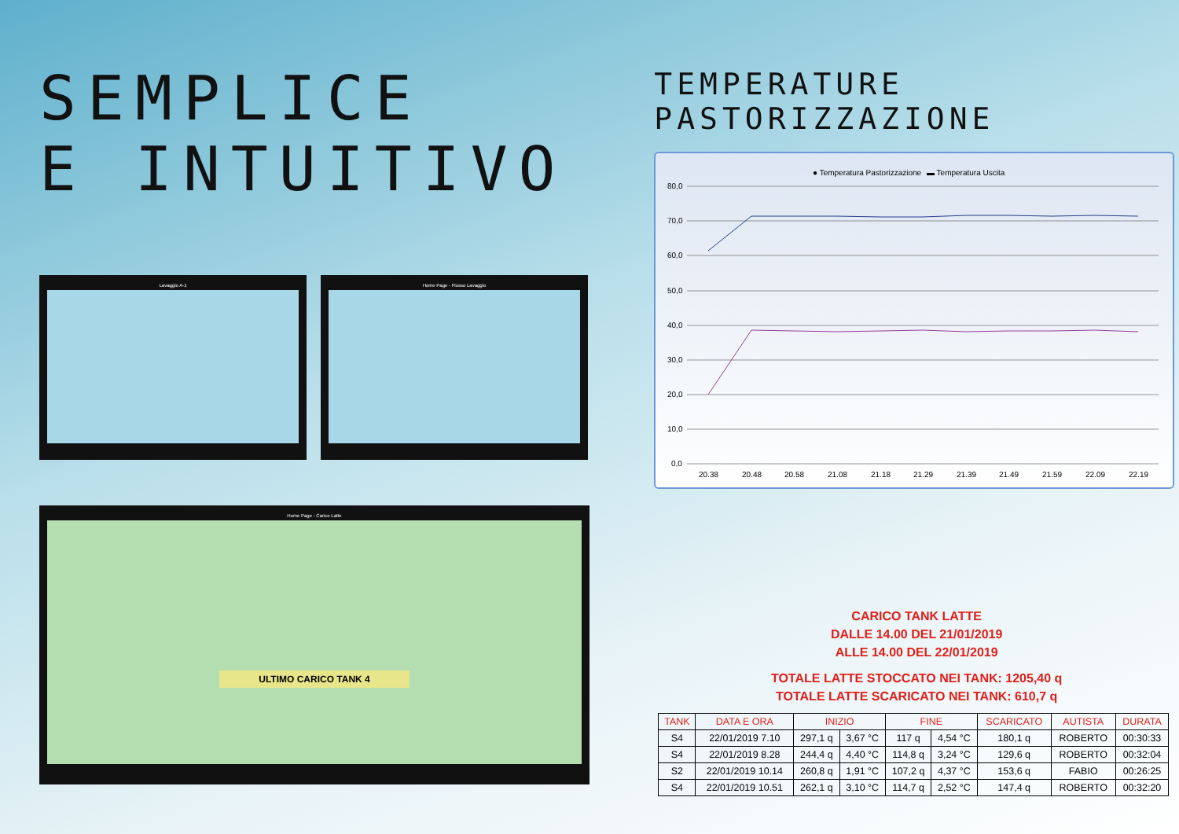SEMPLICE
E INTUITIVO
Lavaggio A-1 Home Page - Flusso Lavaggio
Home Page - Carico Latte
ULTIMO CARICO TANK 4
TEMPERATURE
PASTORIZZAZIONE
● Temperatura Pastorizzazione
▬ Temperatura Uscita
80,0
70,0
60,0
50,0
40,0
30,0
20,0
10,0
0,0
20.38
20.48
20.58
21.08
21.18
21.29
21.39
21.49
21.59
22.09
22.19
CARICO TANK LATTE
DALLE 14.00 DEL 21/01/2019
ALLE 14.00 DEL 22/01/2019
TOTALE LATTE STOCCATO NEI TANK: 1205,40 q
TOTALE LATTE SCARICATO NEI TANK: 610,7 q
| TANK | DATA E ORA | INIZIO | | FINE | | SCARICATO | AUTISTA | DURATA |
| --- | --- | --- | --- | --- | --- | --- | --- | --- |
| S4 | 22/01/2019 7.10 | 297,1 q | 3,67 °C | 117 q | 4,54 °C | 180,1 q | ROBERTO | 00:30:33 |
| S4 | 22/01/2019 8.28 | 244,4 q | 4,40 °C | 114,8 q | 3,24 °C | 129,6 q | ROBERTO | 00:32:04 |
| S2 | 22/01/2019 10.14 | 260,8 q | 1,91 °C | 107,2 q | 4,37 °C | 153,6 q | FABIO | 00:26:25 |
| S4 | 22/01/2019 10.51 | 262,1 q | 3,10 °C | 114,7 q | 2,52 °C | 147,4 q | ROBERTO | 00:32:20 |